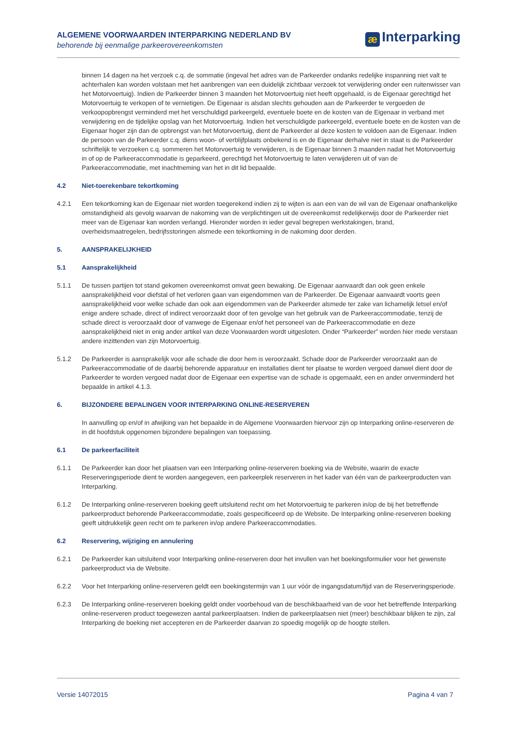ALGEMENE VOORWAARDEN INTERPARKING NEDERLAND BV
behorende bij eenmalige parkeerovereenkomsten
æ Interparking
binnen 14 dagen na het verzoek c.q. de sommatie (ingeval het adres van de Parkeerder ondanks redelijke inspanning niet valt te achterhalen kan worden volstaan met het aanbrengen van een duidelijk zichtbaar verzoek tot verwijdering onder een ruitenwisser van het Motorvoertuig). Indien de Parkeerder binnen 3 maanden het Motorvoertuig niet heeft opgehaald, is de Eigenaar gerechtigd het Motorvoertuig te verkopen of te vernietigen. De Eigenaar is alsdan slechts gehouden aan de Parkeerder te vergoeden de verkoopopbrengst verminderd met het verschuldigd parkeergeld, eventuele boete en de kosten van de Eigenaar in verband met verwijdering en de tijdelijke opslag van het Motorvoertuig. Indien het verschuldigde parkeergeld, eventuele boete en de kosten van de Eigenaar hoger zijn dan de opbrengst van het Motorvoertuig, dient de Parkeerder al deze kosten te voldoen aan de Eigenaar. Indien de persoon van de Parkeerder c.q. diens woon- of verblijfplaats onbekend is en de Eigenaar derhalve niet in staat is de Parkeerder schriftelijk te verzoeken c.q. sommeren het Motorvoertuig te verwijderen, is de Eigenaar binnen 3 maanden nadat het Motorvoertuig in of op de Parkeeraccommodatie is geparkeerd, gerechtigd het Motorvoertuig te laten verwijderen uit of van de Parkeeraccommodatie, met inachtneming van het in dit lid bepaalde.
4.2 Niet-toerekenbare tekortkoming
4.2.1 Een tekortkoming kan de Eigenaar niet worden toegerekend indien zij te wijten is aan een van de wil van de Eigenaar onafhankelijke omstandigheid als gevolg waarvan de nakoming van de verplichtingen uit de overeenkomst redelijkerwijs door de Parkeerder niet meer van de Eigenaar kan worden verlangd. Hieronder worden in ieder geval begrepen werkstakingen, brand, overheidsmaatregelen, bedrijfsstoringen alsmede een tekortkoming in de nakoming door derden.
5. AANSPRAKELIJKHEID
5.1 Aansprakelijkheid
5.1.1 De tussen partijen tot stand gekomen overeenkomst omvat geen bewaking. De Eigenaar aanvaardt dan ook geen enkele aansprakelijkheid voor diefstal of het verloren gaan van eigendommen van de Parkeerder. De Eigenaar aanvaardt voorts geen aansprakelijkheid voor welke schade dan ook aan eigendommen van de Parkeerder alsmede ter zake van lichamelijk letsel en/of enige andere schade, direct of indirect veroorzaakt door of ten gevolge van het gebruik van de Parkeeraccommodatie, tenzij de schade direct is veroorzaakt door of vanwege de Eigenaar en/of het personeel van de Parkeeraccommodatie en deze aansprakelijkheid niet in enig ander artikel van deze Voorwaarden wordt uitgesloten. Onder “Parkeerder” worden hier mede verstaan andere inzittenden van zijn Motorvoertuig.
5.1.2 De Parkeerder is aansprakelijk voor alle schade die door hem is veroorzaakt. Schade door de Parkeerder veroorzaakt aan de Parkeeraccommodatie of de daarbij behorende apparatuur en installaties dient ter plaatse te worden vergoed danwel dient door de Parkeerder te worden vergoed nadat door de Eigenaar een expertise van de schade is opgemaakt, een en ander onverminderd het bepaalde in artikel 4.1.3.
6. BIJZONDERE BEPALINGEN VOOR INTERPARKING ONLINE-RESERVEREN
In aanvulling op en/of in afwijking van het bepaalde in de Algemene Voorwaarden hiervoor zijn op Interparking online-reserveren de in dit hoofdstuk opgenomen bijzondere bepalingen van toepassing.
6.1 De parkeerfaciliteit
6.1.1 De Parkeerder kan door het plaatsen van een Interparking online-reserveren boeking via de Website, waarin de exacte Reserveringsperiode dient te worden aangegeven, een parkeerplek reserveren in het kader van één van de parkeerproducten van Interparking.
6.1.2 De Interparking online-reserveren boeking geeft uitsluitend recht om het Motorvoertuig te parkeren in/op de bij het betreffende parkeerproduct behorende Parkeeraccommodatie, zoals gespecificeerd op de Website. De Interparking online-reserveren boeking geeft uitdrukkelijk geen recht om te parkeren in/op andere Parkeeraccommodaties.
6.2 Reservering, wijziging en annulering
6.2.1 De Parkeerder kan uitsluitend voor Interparking online-reserveren door het invullen van het boekingsformulier voor het gewenste parkeerproduct via de Website.
6.2.2 Voor het Interparking online-reserveren geldt een boekingstermijn van 1 uur vóór de ingangsdatum/tijd van de Reserveringsperiode.
6.2.3 De Interparking online-reserveren boeking geldt onder voorbehoud van de beschikbaarheid van de voor het betreffende Interparking online-reserveren product toegewezen aantal parkeerplaatsen. Indien de parkeerplaatsen niet (meer) beschikbaar blijken te zijn, zal Interparking de boeking niet accepteren en de Parkeerder daarvan zo spoedig mogelijk op de hoogte stellen.
Versie 14072015 Pagina 4 van 7